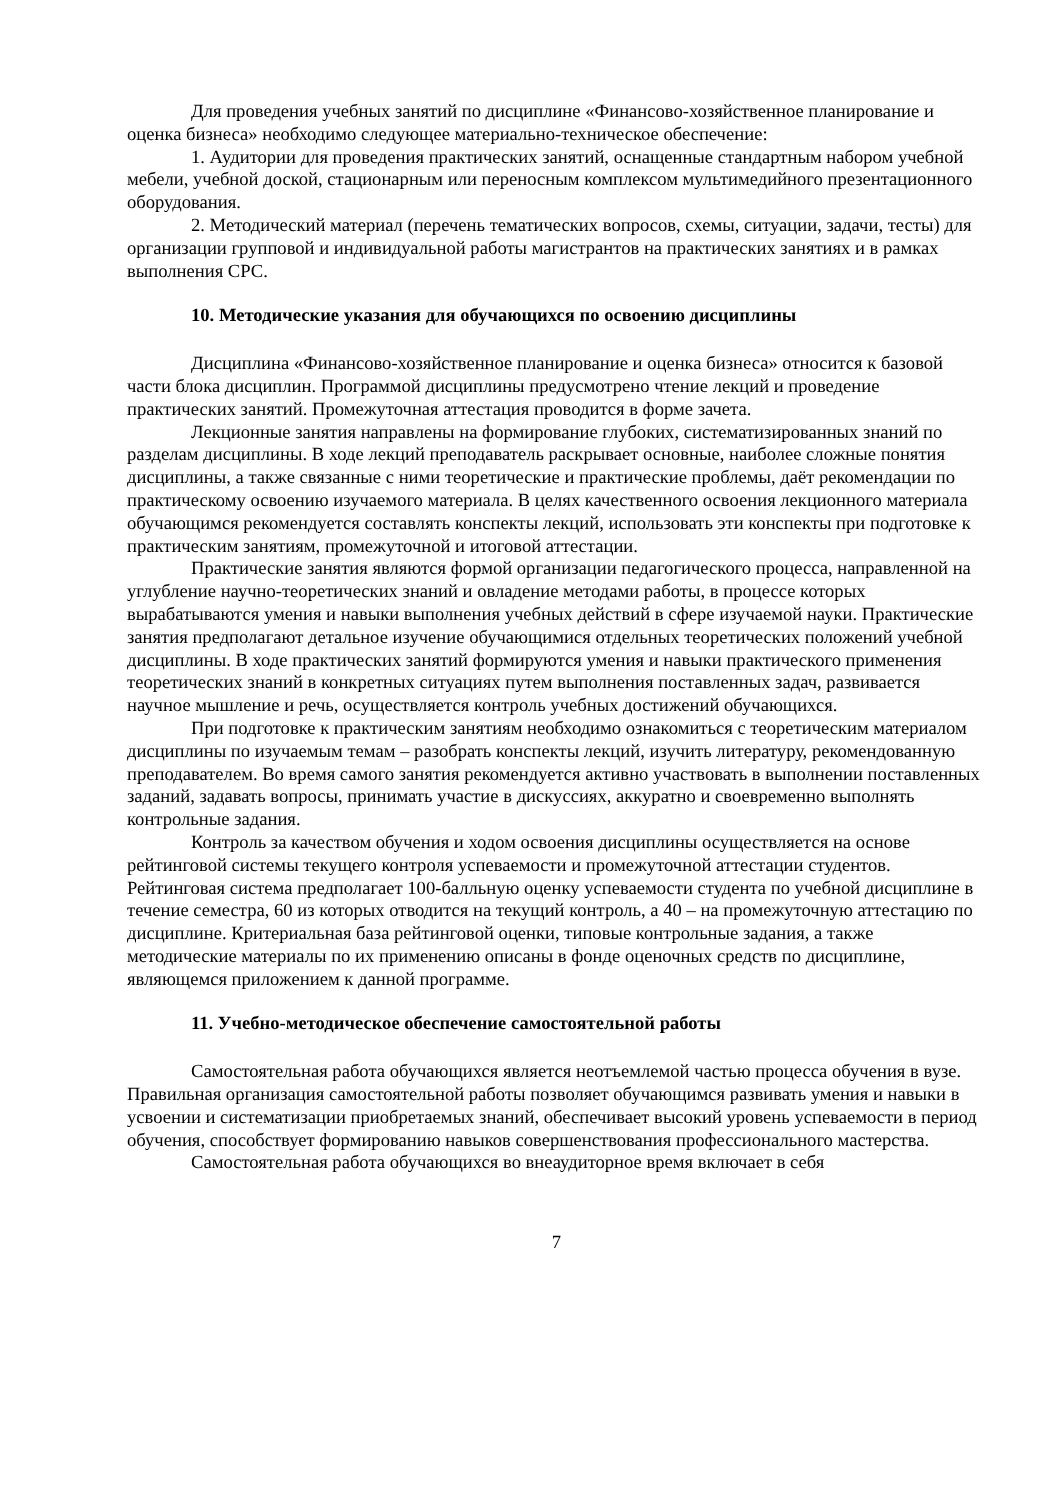Для проведения учебных занятий по дисциплине «Финансово-хозяйственное планирование и оценка бизнеса» необходимо следующее материально-техническое обеспечение:
1. Аудитории для проведения практических занятий, оснащенные стандартным набором учебной мебели, учебной доской, стационарным или переносным комплексом мультимедийного презентационного оборудования.
2. Методический материал (перечень тематических вопросов, схемы, ситуации, задачи, тесты) для организации групповой и индивидуальной работы магистрантов на практических занятиях и в рамках выполнения СРС.
10. Методические указания для обучающихся по освоению дисциплины
Дисциплина «Финансово-хозяйственное планирование и оценка бизнеса» относится к базовой части блока дисциплин. Программой дисциплины предусмотрено чтение лекций и проведение практических занятий. Промежуточная аттестация проводится в форме зачета.
Лекционные занятия направлены на формирование глубоких, систематизированных знаний по разделам дисциплины. В ходе лекций преподаватель раскрывает основные, наиболее сложные понятия дисциплины, а также связанные с ними теоретические и практические проблемы, даёт рекомендации по практическому освоению изучаемого материала. В целях качественного освоения лекционного материала обучающимся рекомендуется составлять конспекты лекций, использовать эти конспекты при подготовке к практическим занятиям, промежуточной и итоговой аттестации.
Практические занятия являются формой организации педагогического процесса, направленной на углубление научно-теоретических знаний и овладение методами работы, в процессе которых вырабатываются умения и навыки выполнения учебных действий в сфере изучаемой науки. Практические занятия предполагают детальное изучение обучающимися отдельных теоретических положений учебной дисциплины. В ходе практических занятий формируются умения и навыки практического применения теоретических знаний в конкретных ситуациях путем выполнения поставленных задач, развивается научное мышление и речь, осуществляется контроль учебных достижений обучающихся.
При подготовке к практическим занятиям необходимо ознакомиться с теоретическим материалом дисциплины по изучаемым темам – разобрать конспекты лекций, изучить литературу, рекомендованную преподавателем. Во время самого занятия рекомендуется активно участвовать в выполнении поставленных заданий, задавать вопросы, принимать участие в дискуссиях, аккуратно и своевременно выполнять контрольные задания.
Контроль за качеством обучения и ходом освоения дисциплины осуществляется на основе рейтинговой системы текущего контроля успеваемости и промежуточной аттестации студентов. Рейтинговая система предполагает 100-балльную оценку успеваемости студента по учебной дисциплине в течение семестра, 60 из которых отводится на текущий контроль, а 40 – на промежуточную аттестацию по дисциплине. Критериальная база рейтинговой оценки, типовые контрольные задания, а также методические материалы по их применению описаны в фонде оценочных средств по дисциплине, являющемся приложением к данной программе.
11. Учебно-методическое обеспечение самостоятельной работы
Самостоятельная работа обучающихся является неотъемлемой частью процесса обучения в вузе. Правильная организация самостоятельной работы позволяет обучающимся развивать умения и навыки в усвоении и систематизации приобретаемых знаний, обеспечивает высокий уровень успеваемости в период обучения, способствует формированию навыков совершенствования профессионального мастерства.
Самостоятельная работа обучающихся во внеаудиторное время включает в себя
7